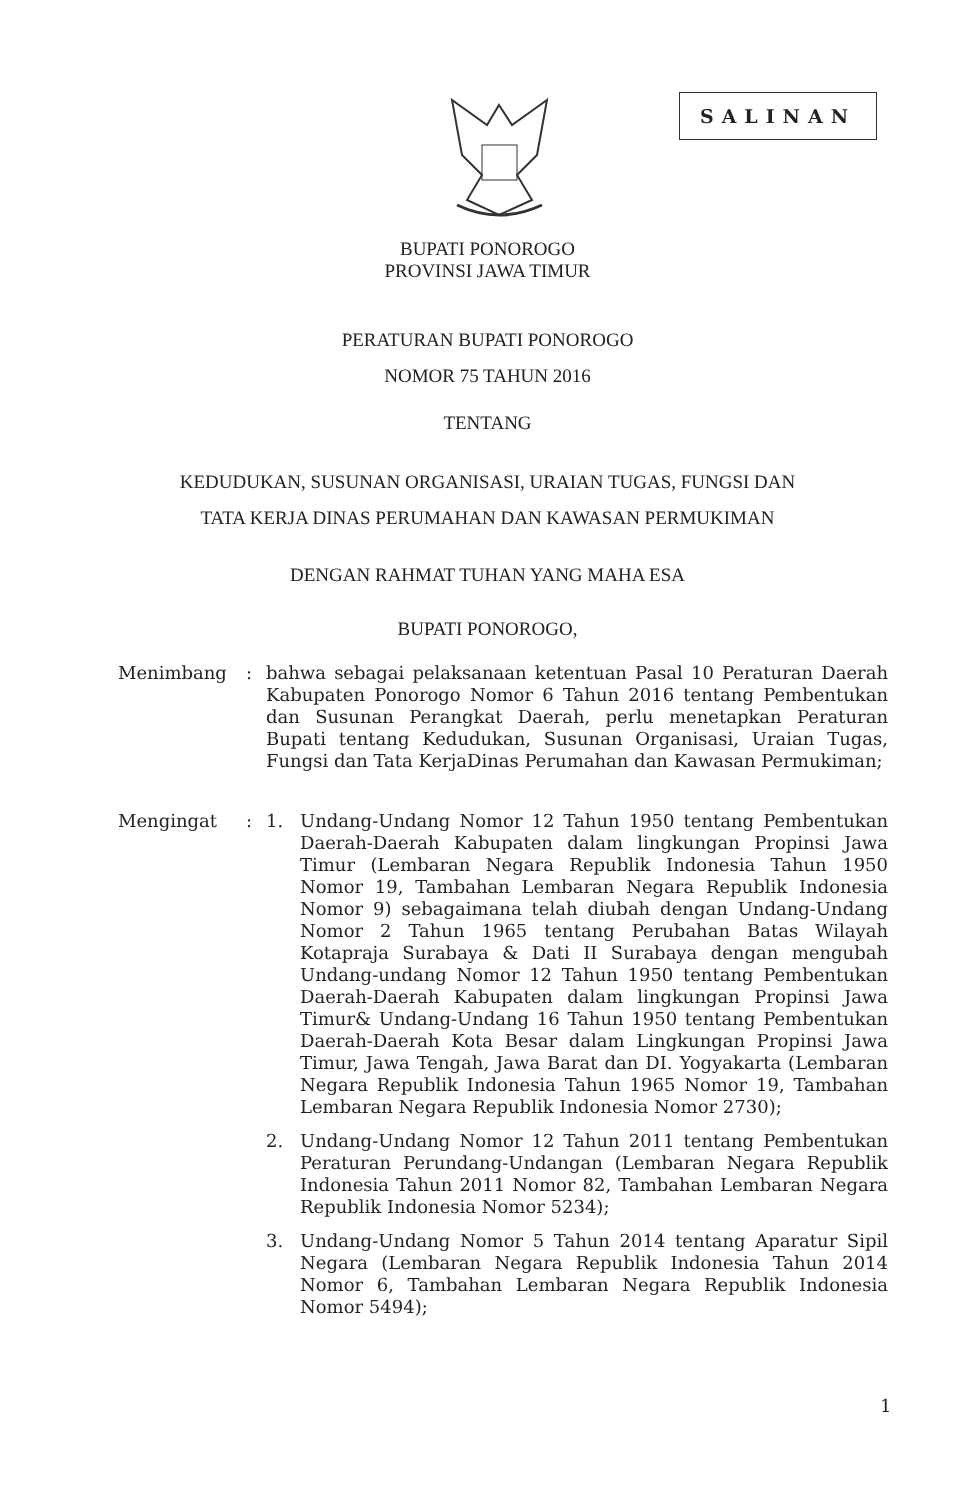SALINAN
BUPATI PONOROGO
PROVINSI JAWA TIMUR
PERATURAN BUPATI PONOROGO
NOMOR 75 TAHUN 2016
TENTANG
KEDUDUKAN, SUSUNAN ORGANISASI, URAIAN TUGAS, FUNGSI DAN
TATA KERJA DINAS PERUMAHAN DAN KAWASAN PERMUKIMAN
DENGAN RAHMAT TUHAN YANG MAHA ESA
BUPATI PONOROGO,
Menimbang : bahwa sebagai pelaksanaan ketentuan Pasal 10 Peraturan Daerah Kabupaten Ponorogo Nomor 6 Tahun 2016 tentang Pembentukan dan Susunan Perangkat Daerah, perlu menetapkan Peraturan Bupati tentang Kedudukan, Susunan Organisasi, Uraian Tugas, Fungsi dan Tata KerjaDinas Perumahan dan Kawasan Permukiman;
Mengingat : 1. Undang-Undang Nomor 12 Tahun 1950 tentang Pembentukan Daerah-Daerah Kabupaten dalam lingkungan Propinsi Jawa Timur (Lembaran Negara Republik Indonesia Tahun 1950 Nomor 19, Tambahan Lembaran Negara Republik Indonesia Nomor 9) sebagaimana telah diubah dengan Undang-Undang Nomor 2 Tahun 1965 tentang Perubahan Batas Wilayah Kotapraja Surabaya & Dati II Surabaya dengan mengubah Undang-undang Nomor 12 Tahun 1950 tentang Pembentukan Daerah-Daerah Kabupaten dalam lingkungan Propinsi Jawa Timur& Undang-Undang 16 Tahun 1950 tentang Pembentukan Daerah-Daerah Kota Besar dalam Lingkungan Propinsi Jawa Timur, Jawa Tengah, Jawa Barat dan DI. Yogyakarta (Lembaran Negara Republik Indonesia Tahun 1965 Nomor 19, Tambahan Lembaran Negara Republik Indonesia Nomor 2730);
2. Undang-Undang Nomor 12 Tahun 2011 tentang Pembentukan Peraturan Perundang-Undangan (Lembaran Negara Republik Indonesia Tahun 2011 Nomor 82, Tambahan Lembaran Negara Republik Indonesia Nomor 5234);
3. Undang-Undang Nomor 5 Tahun 2014 tentang Aparatur Sipil Negara (Lembaran Negara Republik Indonesia Tahun 2014 Nomor 6, Tambahan Lembaran Negara Republik Indonesia Nomor 5494);
1